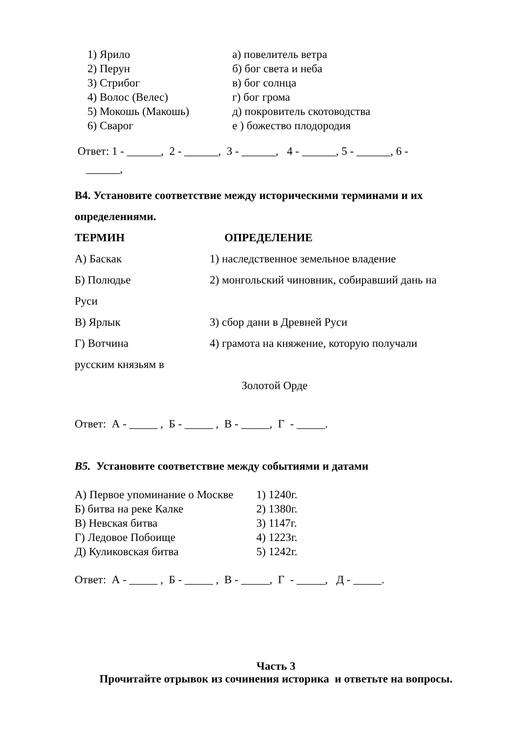1) Ярило а) повелитель ветра
2) Перун б) бог света и неба
3) Стрибог в) бог солнца
4) Волос (Велес) г) бог грома
5) Мокошь (Макошь) д) покровитель скотоводства
6) Сварог е ) божество плодородия
Ответ: 1 - ______, 2 - ______, 3 - ______, 4 - ______, 5 - ______, 6 -
______,
В4. Установите соответствие между историческими терминами и их определениями.
ТЕРМИН ОПРЕДЕЛЕНИЕ
А) Баскак 1) наследственное земельное владение
Б) Полюдье 2) монгольский чиновник, собиравший дань на
Руси
В) Ярлык 3) сбор дани в Древней Руси
Г) Вотчина 4) грамота на княжение, которую получали
русским князьям в
Золотой Орде
Ответ: А - _____ , Б - _____ , В - _____, Г - _____.
В5. Установите соответствие между событиями и датами
А) Первое упоминание о Москве 1) 1240г.
Б) битва на реке Калке 2) 1380г.
В) Невская битва 3) 1147г.
Г) Ледовое Побоище 4) 1223г.
Д) Куликовская битва 5) 1242г.
Ответ: А - _____ , Б - _____ , В - _____, Г - _____, Д - _____.
Часть 3
Прочитайте отрывок из сочинения историка и ответьте на вопросы.